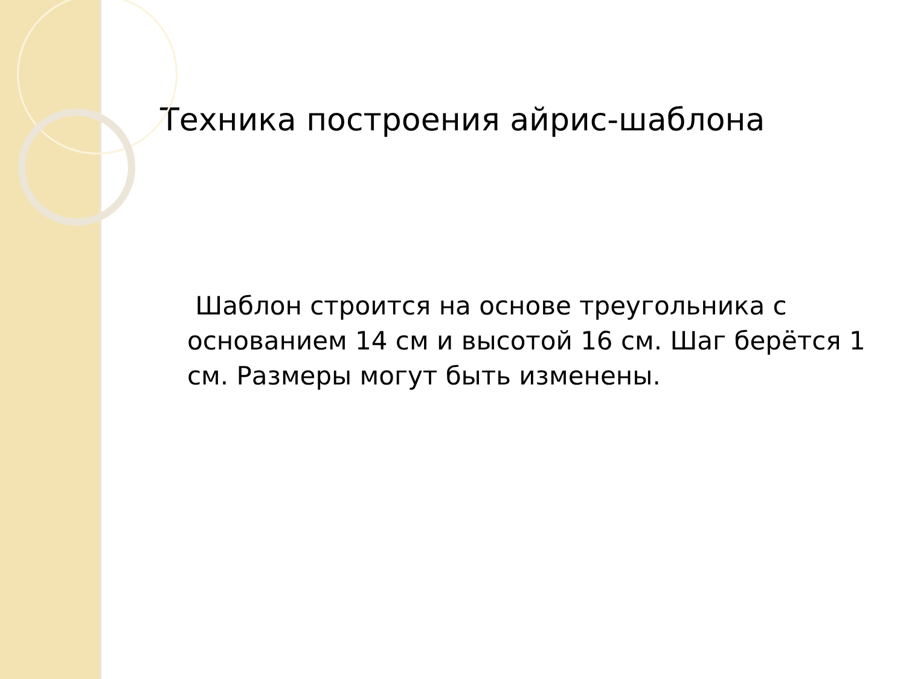Техника построения айрис-шаблона
Шаблон строится на основе треугольника с основанием 14 см и высотой 16 см. Шаг берётся 1 см. Размеры могут быть изменены.